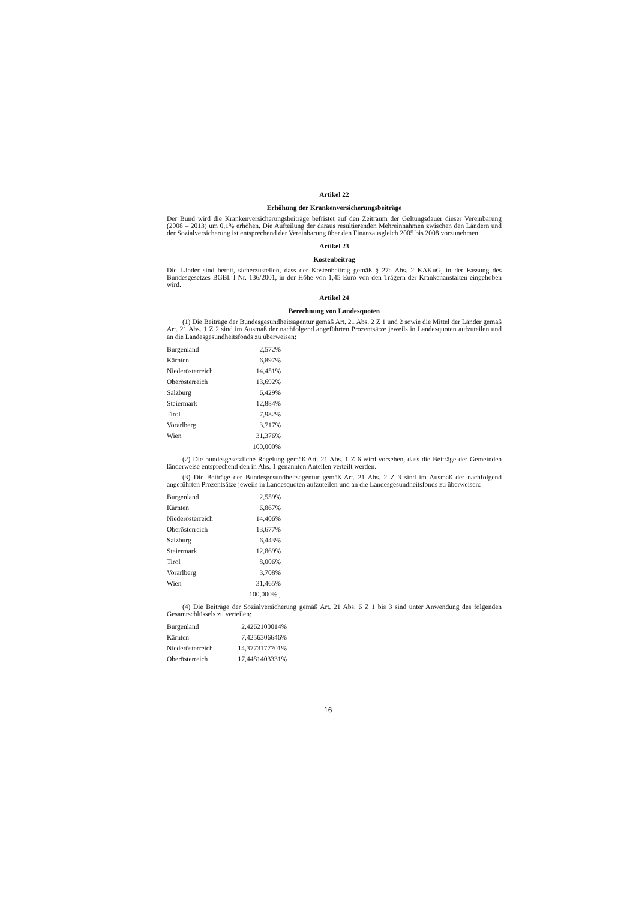Artikel 22
Erhöhung der Krankenversicherungsbeiträge
Der Bund wird die Krankenversicherungsbeiträge befristet auf den Zeitraum der Geltungsdauer dieser Vereinbarung (2008 – 2013) um 0,1% erhöhen. Die Aufteilung der daraus resultierenden Mehreinnahmen zwischen den Ländern und der Sozialversicherung ist entsprechend der Vereinbarung über den Finanzausgleich 2005 bis 2008 vorzunehmen.
Artikel 23
Kostenbeitrag
Die Länder sind bereit, sicherzustellen, dass der Kostenbeitrag gemäß § 27a Abs. 2 KAKuG, in der Fassung des Bundesgesetzes BGBl. I Nr. 136/2001, in der Höhe von 1,45 Euro von den Trägern der Krankenanstalten eingehoben wird.
Artikel 24
Berechnung von Landesquoten
(1) Die Beiträge der Bundesgesundheitsagentur gemäß Art. 21 Abs. 2 Z 1 und 2 sowie die Mittel der Länder gemäß Art. 21 Abs. 1 Z 2 sind im Ausmaß der nachfolgend angeführten Prozentsätze jeweils in Landesquoten aufzuteilen und an die Landesgesundheitsfonds zu überweisen:
| Burgenland | 2,572% |
| Kärnten | 6,897% |
| Niederösterreich | 14,451% |
| Oberösterreich | 13,692% |
| Salzburg | 6,429% |
| Steiermark | 12,884% |
| Tirol | 7,982% |
| Vorarlberg | 3,717% |
| Wien | 31,376% |
| | 100,000% |
(2) Die bundesgesetzliche Regelung gemäß Art. 21 Abs. 1 Z 6 wird vorsehen, dass die Beiträge der Gemeinden länderweise entsprechend den in Abs. 1 genannten Anteilen verteilt werden.
(3) Die Beiträge der Bundesgesundheitsagentur gemäß Art. 21 Abs. 2 Z 3 sind im Ausmaß der nachfolgend angeführten Prozentsätze jeweils in Landesquoten aufzuteilen und an die Landesgesundheitsfonds zu überweisen:
| Burgenland | 2,559% |
| Kärnten | 6,867% |
| Niederösterreich | 14,406% |
| Oberösterreich | 13,677% |
| Salzburg | 6,443% |
| Steiermark | 12,869% |
| Tirol | 8,006% |
| Vorarlberg | 3,708% |
| Wien | 31,465% |
| | 100,000% , |
(4) Die Beiträge der Sozialversicherung gemäß Art. 21 Abs. 6 Z 1 bis 3 sind unter Anwendung des folgenden Gesamtschlüssels zu verteilen:
| Burgenland | 2,4262100014% |
| Kärnten | 7,4256306646% |
| Niederösterreich | 14,3773177701% |
| Oberösterreich | 17,4481403331% |
16